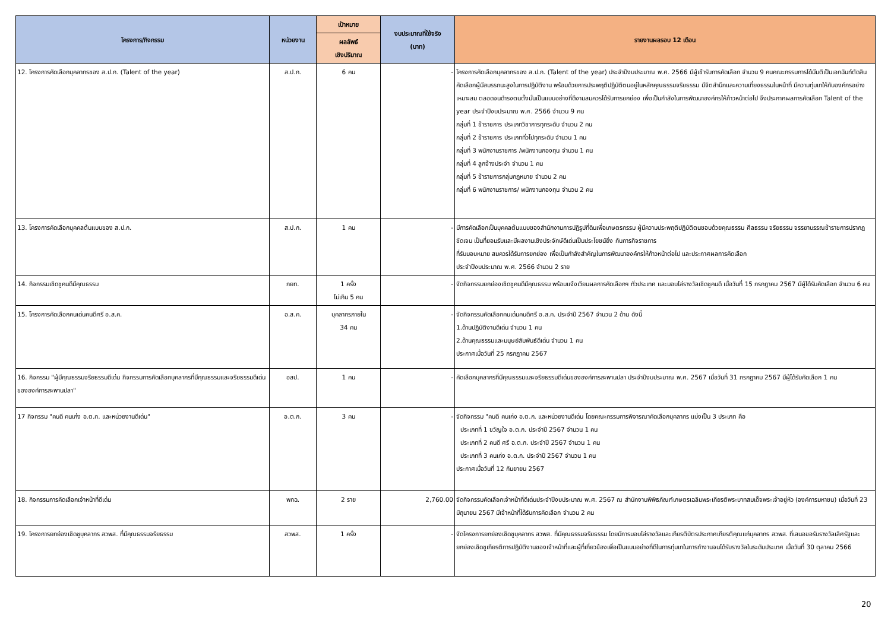| โครงการ/กิจกรรม | หน่วยงาน | เป้าหมาย | งบประมาณที่ใช้จริง (บาท) | รายงานผลรอบ 12 เดือน |
| --- | --- | --- | --- | --- |
| | | ผลลัพธ์ เชิงปริมาณ | | |
| 12. โครงการคัดเลือกบุคลากรของ ส.ป.ก. (Talent of the year) | ส.ป.ก. | 6 คน | - | โครงการคัดเลือกบุคลากรของ ส.ป.ก. (Talent of the year) ประจำปีงบประมาณ พ.ศ. 2566 มีผู้เข้ารับการคัดเลือก จำนวน 9 คนคณะกรรมการได้มีมติเป็นเอกฉันท์ตัดสินคัดเลือกผู้มีสมรรถนะสูงในการปฏิบัติงาน พร้อมด้วยการประพฤติปฏิบัติตนอยู่ในหลักคุณธรรมจริยธรรม มีจิตสำนึกและความเที่ยงธรรมในหน้าที่ มีความทุ่มเทให้กับองค์กรอย่างเหมาะสม ตลอดจนดำรงตนตั้งมั่นเป็นแบบอย่างที่ดีงามสมควรได้รับการยกย่อง เพื่อเป็นกำลังในการพัฒนาองค์กรให้ก้าวหน้าต่อไป จึงประกาศผลการคัดเลือก Talent of the year ประจำปีงบประมาณ พ.ศ. 2566 จำนวน 9 คน กลุ่มที่ 1 ข้าราชการ ประเภทวิชาการทุกระดับ จำนวน 2 คน กลุ่มที่ 2 ข้าราชการ ประเภททั่วไปทุกระดับ จำนวน 1 คน กลุ่มที่ 3 พนักงานราชการ /พนักงานกองทุน จำนวน 1 คน กลุ่มที่ 4 ลูกจ้างประจำ จำนวน 1 คน กลุ่มที่ 5 ข้าราชการกลุ่มกฎหมาย จำนวน 2 คน กลุ่มที่ 6 พนักงานราชการ/ พนักงานกองทุน จำนวน 2 คน |
| 13. โครงการคัดเลือกบุคคลต้นแบบของ ส.ป.ก. | ส.ป.ก. | 1 คน | - | มีการคัดเลือกเป็นบุคคลต้นแบบของสำนักงานการปฏิรูปที่ดินเพื่อเกษตรกรรม ผู้มีความประพฤติปฏิบัติตนชอบด้วยคุณธรรม ศีลธรรม จริยธรรม จรรยาบรรณข้าราชการปรากฏชัดเจน เป็นที่ยอมรับและมีผลงานเชิงประจักษ์ดีเด่นเป็นประโยชน์ยิ่ง กับภารกิจราชการ ที่รับมอบหมาย สมควรได้รับการยกย่อง เพื่อเป็นกำลังสำคัญในการพัฒนาองค์กรให้ก้าวหน้าต่อไป และประกาศผลการคัดเลือก ประจำปีงบประมาณ พ.ศ. 2566 จำนวน 2 ราย |
| 14. กิจกรรมเชิดชูคนดีมีคุณธรรม | กยท. | 1 ครั้ง ไม่เกิน 5 คน | - | จัดกิจกรรมยกย่องเชิดชูคนดีมีคุณธรรม พร้อมแจ้งเวียนผลการคัดเลือกฯ ทั่วประเทศ และมอบโล่รางวัลเชิดชูคนดี เมื่อวันที่ 15 กรกฎาคม 2567 มีผู้ได้รับคัดเลือก จำนวน 6 คน |
| 15. โครงการคัดเลือกคนเด่นคนดีศรี อ.ส.ค. | อ.ส.ค. | บุคลากรภายใน 34 คน | - | จัดกิจกรรมคัดเลือกคนเด่นคนดีศรี อ.ส.ค. ประจำปี 2567 จำนวน 2 ด้าน ดังนี้ 1.ด้านปฏิบัติงานดีเด่น จำนวน 1 คน 2.ด้านคุณธรรมและมนุษย์สัมพันธ์ดีเด่น จำนวน 1 คน ประกาศเมื่อวันที่ 25 กรกฎาคม 2567 |
| 16. กิจกรรม "ผู้มีคุณธรรมจริยธรรมดีเด่น กิจกรรมการคัดเลือกบุคลากรที่มีคุณธรรมและจริยธรรมดีเด่นขององค์การสะพานปลา" | อสป. | 1 คน | - | คัดเลือกบุคลากรที่มีคุณธรรมและจริยธรรมดีเด่นขององค์การสะพานปลา ประจำปีงบประมาณ พ.ศ. 2567 เมื่อวันที่ 31 กรกฎาคม 2567 มีผู้ได้รับคัดเลือก 1 คน |
| 17 กิจกรรม "คนดี คนเก่ง อ.ต.ก. และหน่วยงานดีเด่น" | อ.ต.ก. | 3 คน | - | จัดกิจกรรม "คนดี คนเก่ง อ.ต.ก. และหน่วยงานดีเด่น โดยคณะกรรมการพิจารณาคัดเลือกบุคลากร แบ่งเป็น 3 ประเภท คือ ประเภทที่ 1 ขวัญใจ อ.ต.ก. ประจำปี 2567 จำนวน 1 คน ประเภทที่ 2 คนดี ศรี อ.ต.ก. ประจำปี 2567 จำนวน 1 คน ประเภทที่ 3 คนเก่ง อ.ต.ก. ประจำปี 2567 จำนวน 1 คน ประกาศเมื่อวันที่ 12 กันยายน 2567 |
| 18. กิจกรรมการคัดเลือกเจ้าหน้าที่ดีเด่น | พกฉ. | 2 ราย | 2,760.00 | จัดกิจกรรมคัดเลือกเจ้าหน้าที่ดีเด่นประจำปีงบประมาณ พ.ศ. 2567 ณ สำนักงานพิพิธภัณฑ์เกษตรเฉลิมพระเกียรติพระบาทสมเด็จพระเจ้าอยู่หัว (องค์การมหาชน) เมื่อวันที่ 23 มิถุนายน 2567 มีเจ้าหน้าที่ได้รับการคัดเลือก จำนวน 2 คน |
| 19. โครงการยกย่องเชิดชูบุคลากร สวพส. ที่มีคุณธรรมจริยธรรม | สวพส. | 1 ครั้ง | - | จัดโครงการยกย่องเชิดชูบุคลากร สวพส. ที่มีคุณธรรมจริยธรรม โดยมีการมอบโล่รางวัลและเกียรติบัตรประกาศเกียรติคุณแก่บุคลากร สวพส. ที่เสนอขอรับรางวัลเลิศรัฐและยกย่องเชิดชูเกียรติการปฏิบัติงานของเจ้าหน้าที่และผู้ที่เกี่ยวข้องเพื่อเป็นแบบอย่างที่ดีในการทุ่มเทในการทำงานจนได้รับรางวัลในระดับประเทศ เมื่อวันที่ 30 ตุลาคม 2566 |
20